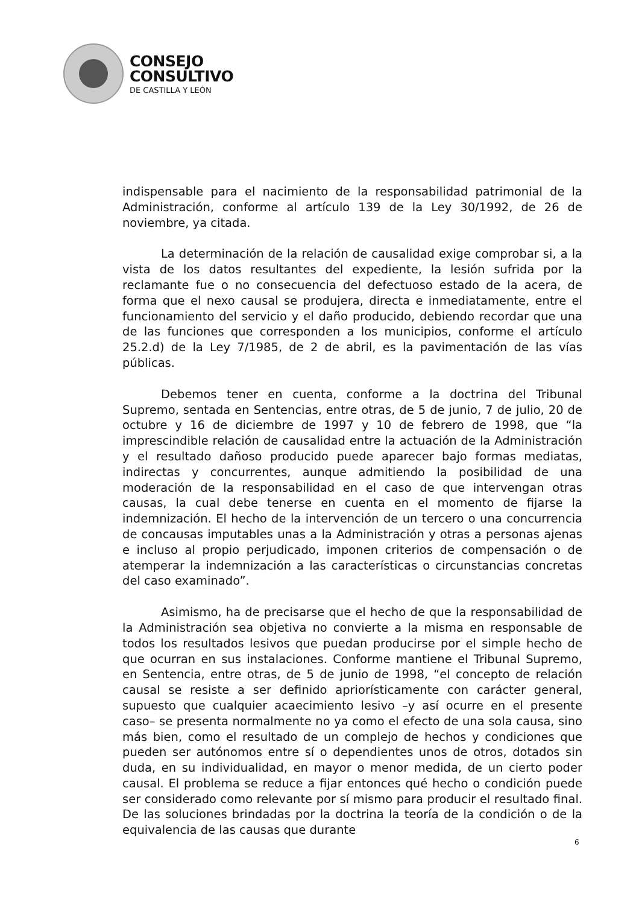CONSEJO
CONSULTIVO
DE CASTILLA Y LEÓN
indispensable para el nacimiento de la responsabilidad patrimonial de la Administración, conforme al artículo 139 de la Ley 30/1992, de 26 de noviembre, ya citada.
La determinación de la relación de causalidad exige comprobar si, a la vista de los datos resultantes del expediente, la lesión sufrida por la reclamante fue o no consecuencia del defectuoso estado de la acera, de forma que el nexo causal se produjera, directa e inmediatamente, entre el funcionamiento del servicio y el daño producido, debiendo recordar que una de las funciones que corresponden a los municipios, conforme el artículo 25.2.d) de la Ley 7/1985, de 2 de abril, es la pavimentación de las vías públicas.
Debemos tener en cuenta, conforme a la doctrina del Tribunal Supremo, sentada en Sentencias, entre otras, de 5 de junio, 7 de julio, 20 de octubre y 16 de diciembre de 1997 y 10 de febrero de 1998, que “la imprescindible relación de causalidad entre la actuación de la Administración y el resultado dañoso producido puede aparecer bajo formas mediatas, indirectas y concurrentes, aunque admitiendo la posibilidad de una moderación de la responsabilidad en el caso de que intervengan otras causas, la cual debe tenerse en cuenta en el momento de fijarse la indemnización. El hecho de la intervención de un tercero o una concurrencia de concausas imputables unas a la Administración y otras a personas ajenas e incluso al propio perjudicado, imponen criterios de compensación o de atemperar la indemnización a las características o circunstancias concretas del caso examinado”.
Asimismo, ha de precisarse que el hecho de que la responsabilidad de la Administración sea objetiva no convierte a la misma en responsable de todos los resultados lesivos que puedan producirse por el simple hecho de que ocurran en sus instalaciones. Conforme mantiene el Tribunal Supremo, en Sentencia, entre otras, de 5 de junio de 1998, “el concepto de relación causal se resiste a ser definido apriorísticamente con carácter general, supuesto que cualquier acaecimiento lesivo –y así ocurre en el presente caso– se presenta normalmente no ya como el efecto de una sola causa, sino más bien, como el resultado de un complejo de hechos y condiciones que pueden ser autónomos entre sí o dependientes unos de otros, dotados sin duda, en su individualidad, en mayor o menor medida, de un cierto poder causal. El problema se reduce a fijar entonces qué hecho o condición puede ser considerado como relevante por sí mismo para producir el resultado final. De las soluciones brindadas por la doctrina la teoría de la condición o de la equivalencia de las causas que durante
6